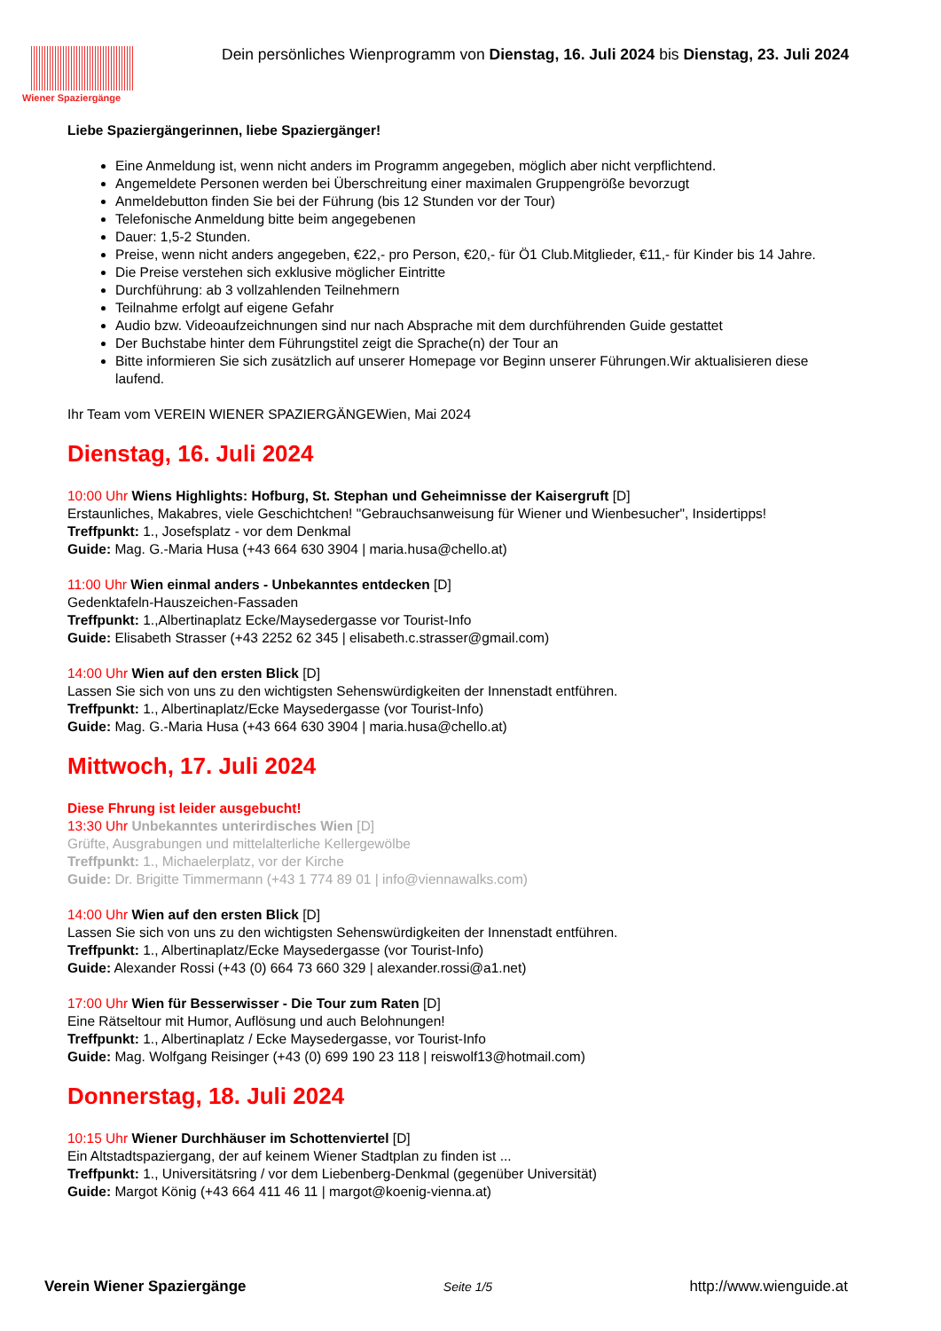Wiener Spaziergänge
Dein persönliches Wienprogramm von Dienstag, 16. Juli 2024 bis Dienstag, 23. Juli 2024
Liebe Spaziergängerinnen, liebe Spaziergänger!
Eine Anmeldung ist, wenn nicht anders im Programm angegeben, möglich aber nicht verpflichtend.
Angemeldete Personen werden bei Überschreitung einer maximalen Gruppengröße bevorzugt
Anmeldebutton finden Sie bei der Führung (bis 12 Stunden vor der Tour)
Telefonische Anmeldung bitte beim angegebenen
Dauer: 1,5-2 Stunden.
Preise, wenn nicht anders angegeben, €22,- pro Person, €20,- für Ö1 Club.Mitglieder, €11,- für Kinder bis 14 Jahre.
Die Preise verstehen sich exklusive möglicher Eintritte
Durchführung: ab 3 vollzahlenden Teilnehmern
Teilnahme erfolgt auf eigene Gefahr
Audio bzw. Videoaufzeichnungen sind nur nach Absprache mit dem durchführenden Guide gestattet
Der Buchstabe hinter dem Führungstitel zeigt die Sprache(n) der Tour an
Bitte informieren Sie sich zusätzlich auf unserer Homepage vor Beginn unserer Führungen.Wir aktualisieren diese laufend.
Ihr Team vom VEREIN WIENER SPAZIERGÄNGEWien, Mai 2024
Dienstag, 16. Juli 2024
10:00 Uhr Wiens Highlights: Hofburg, St. Stephan und Geheimnisse der Kaisergruft [D]
Erstaunliches, Makabres, viele Geschichtchen! "Gebrauchsanweisung für Wiener und Wienbesucher", Insidertipps!
Treffpunkt: 1., Josefsplatz - vor dem Denkmal
Guide: Mag. G.-Maria Husa (+43 664 630 3904 | maria.husa@chello.at)
11:00 Uhr Wien einmal anders - Unbekanntes entdecken [D]
Gedenktafeln-Hauszeichen-Fassaden
Treffpunkt: 1.,Albertinaplatz Ecke/Maysedergasse vor Tourist-Info
Guide: Elisabeth Strasser (+43 2252 62 345 | elisabeth.c.strasser@gmail.com)
14:00 Uhr Wien auf den ersten Blick [D]
Lassen Sie sich von uns zu den wichtigsten Sehenswürdigkeiten der Innenstadt entführen.
Treffpunkt: 1., Albertinaplatz/Ecke Maysedergasse (vor Tourist-Info)
Guide: Mag. G.-Maria Husa (+43 664 630 3904 | maria.husa@chello.at)
Mittwoch, 17. Juli 2024
Diese Fhrung ist leider ausgebucht!
13:30 Uhr Unbekanntes unterirdisches Wien [D]
Grüfte, Ausgrabungen und mittelalterliche Kellergewölbe
Treffpunkt: 1., Michaelerplatz, vor der Kirche
Guide: Dr. Brigitte Timmermann (+43 1 774 89 01 | info@viennawalks.com)
14:00 Uhr Wien auf den ersten Blick [D]
Lassen Sie sich von uns zu den wichtigsten Sehenswürdigkeiten der Innenstadt entführen.
Treffpunkt: 1., Albertinaplatz/Ecke Maysedergasse (vor Tourist-Info)
Guide: Alexander Rossi (+43 (0) 664 73 660 329 | alexander.rossi@a1.net)
17:00 Uhr Wien für Besserwisser - Die Tour zum Raten [D]
Eine Rätseltour mit Humor, Auflösung und auch Belohnungen!
Treffpunkt: 1., Albertinaplatz / Ecke Maysedergasse, vor Tourist-Info
Guide: Mag. Wolfgang Reisinger (+43 (0) 699 190 23 118 | reiswolf13@hotmail.com)
Donnerstag, 18. Juli 2024
10:15 Uhr Wiener Durchhäuser im Schottenviertel [D]
Ein Altstadtspaziergang, der auf keinem Wiener Stadtplan zu finden ist ...
Treffpunkt: 1., Universitätsring / vor dem Liebenberg-Denkmal (gegenüber Universität)
Guide: Margot König (+43 664 411 46 11 | margot@koenig-vienna.at)
Verein Wiener Spaziergänge Seite 1/5 http://www.wienguide.at